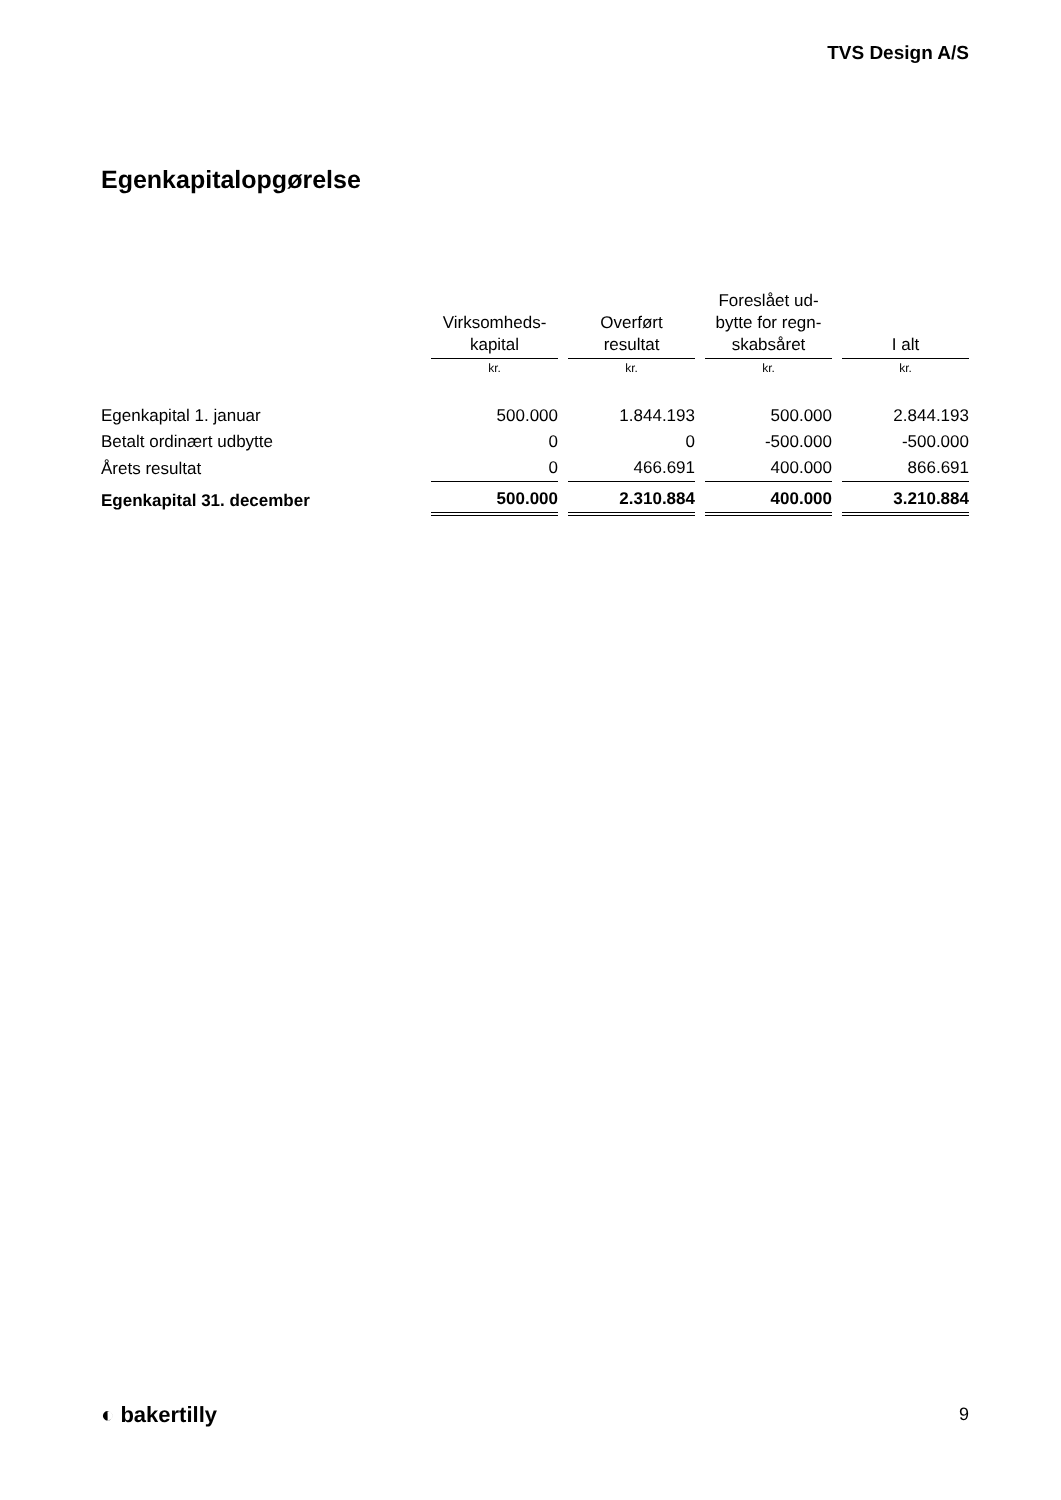TVS Design A/S
Egenkapitalopgørelse
| | Virksomheds- kapital | Overført resultat | Foreslået ud- bytte for regn- skabsåret | I alt |
| --- | --- | --- | --- | --- |
| | kr. | kr. | kr. | kr. |
| Egenkapital 1. januar | 500.000 | 1.844.193 | 500.000 | 2.844.193 |
| Betalt ordinært udbytte | 0 | 0 | -500.000 | -500.000 |
| Årets resultat | 0 | 466.691 | 400.000 | 866.691 |
| Egenkapital 31. december | 500.000 | 2.310.884 | 400.000 | 3.210.884 |
◐ bakertilly 9